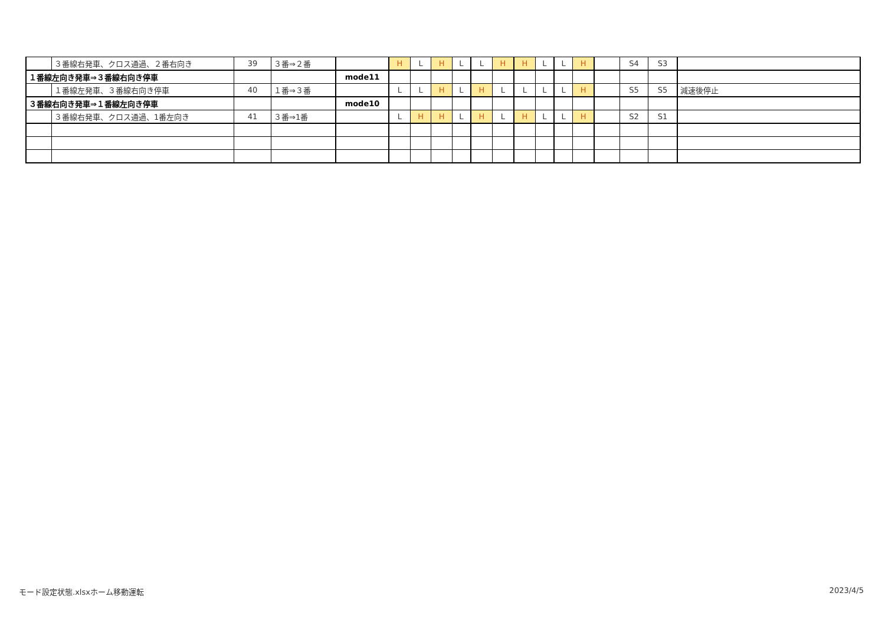| | ３番線右発車、クロス通過、２番右向き | 39 | ３番⇒２番 | | H | L | H | L | L | H | H | L | L | H | | S4 | S3 | |
| １番線左向き発車⇒３番線右向き停車 | | | | mode11 | | | | | | | | | | | | | | |
| | １番線左発車、３番線右向き停車 | 40 | １番⇒３番 | | L | L | H | L | H | L | L | L | L | H | | S5 | S5 | 減速後停止 |
| ３番線右向き発車⇒１番線左向き停車 | | | | mode10 | | | | | | | | | | | | | | |
| | ３番線右発車、クロス通過、1番左向き | 41 | ３番⇒1番 | | L | H | H | L | H | L | H | L | L | H | | S2 | S1 | |
モード設定状態.xlsxホーム移動運転 2023/4/5